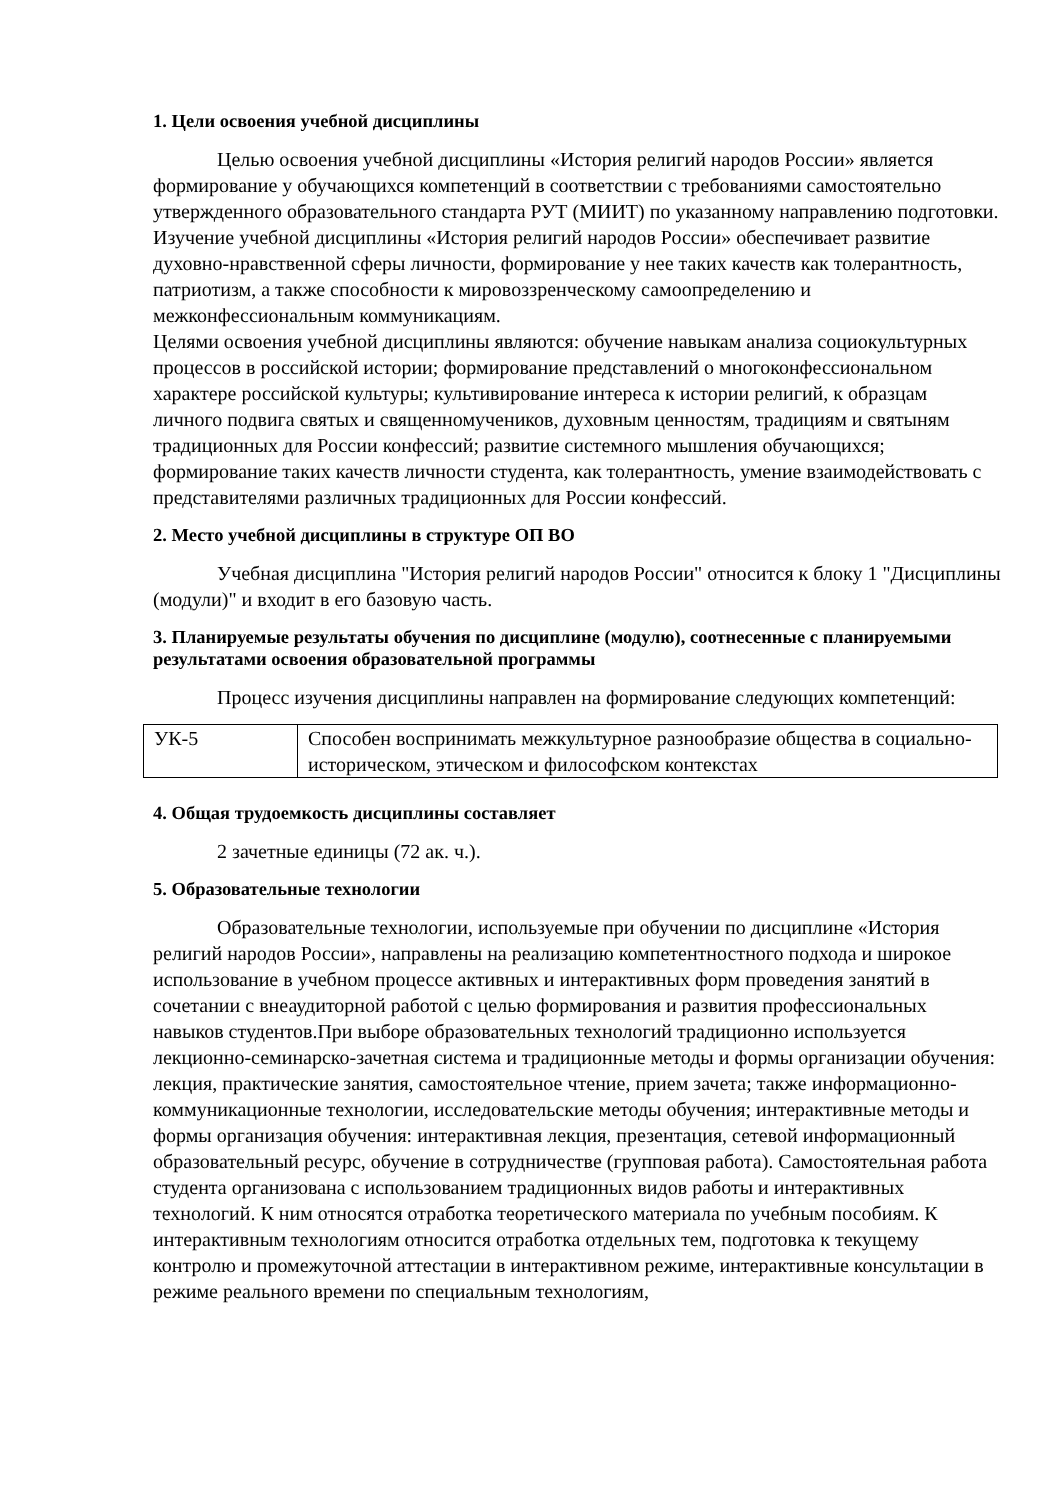1. Цели освоения учебной дисциплины
Целью освоения учебной дисциплины «История религий народов России» является формирование у обучающихся компетенций в соответствии с требованиями самостоятельно утвержденного образовательного стандарта РУТ (МИИТ) по указанному направлению подготовки.
Изучение учебной дисциплины «История религий народов России» обеспечивает развитие духовно-нравственной сферы личности, формирование у нее таких качеств как толерантность, патриотизм, а также способности к мировоззренческому самоопределению и межконфессиональным коммуникациям.
Целями освоения учебной дисциплины являются: обучение навыкам анализа социокультурных процессов в российской истории; формирование представлений о многоконфессиональном характере российской культуры; культивирование интереса к истории религий, к образцам личного подвига святых и священномучеников, духовным ценностям, традициям и святыням традиционных для России конфессий; развитие системного мышления обучающихся; формирование таких качеств личности студента, как толерантность, умение взаимодействовать с представителями различных традиционных для России конфессий.
2. Место учебной дисциплины в структуре ОП ВО
Учебная дисциплина "История религий народов России" относится к блоку 1 "Дисциплины (модули)" и входит в его базовую часть.
3. Планируемые результаты обучения по дисциплине (модулю), соотнесенные с планируемыми результатами освоения образовательной программы
Процесс изучения дисциплины направлен на формирование следующих компетенций:
| УК-5 | Способен воспринимать межкультурное разнообразие общества в социально-историческом, этическом и философском контекстах |
4. Общая трудоемкость дисциплины составляет
2 зачетные единицы (72 ак. ч.).
5. Образовательные технологии
Образовательные технологии, используемые при обучении по дисциплине «История религий народов России», направлены на реализацию компетентностного подхода и широкое использование в учебном процессе активных и интерактивных форм проведения занятий в сочетании с внеаудиторной работой с целью формирования и развития профессиональных навыков студентов.При выборе образовательных технологий традиционно используется лекционно-семинарско-зачетная система и традиционные методы и формы организации обучения: лекция, практические занятия, самостоятельное чтение, прием зачета; также информационно-коммуникационные технологии, исследовательские методы обучения; интерактивные методы и формы организация обучения: интерактивная лекция, презентация, сетевой информационный образовательный ресурс, обучение в сотрудничестве (групповая работа). Самостоятельная работа студента организована с использованием традиционных видов работы и интерактивных технологий. К ним относятся отработка теоретического материала по учебным пособиям. К интерактивным технологиям относится отработка отдельных тем, подготовка к текущему контролю и промежуточной аттестации в интерактивном режиме, интерактивные консультации в режиме реального времени по специальным технологиям,